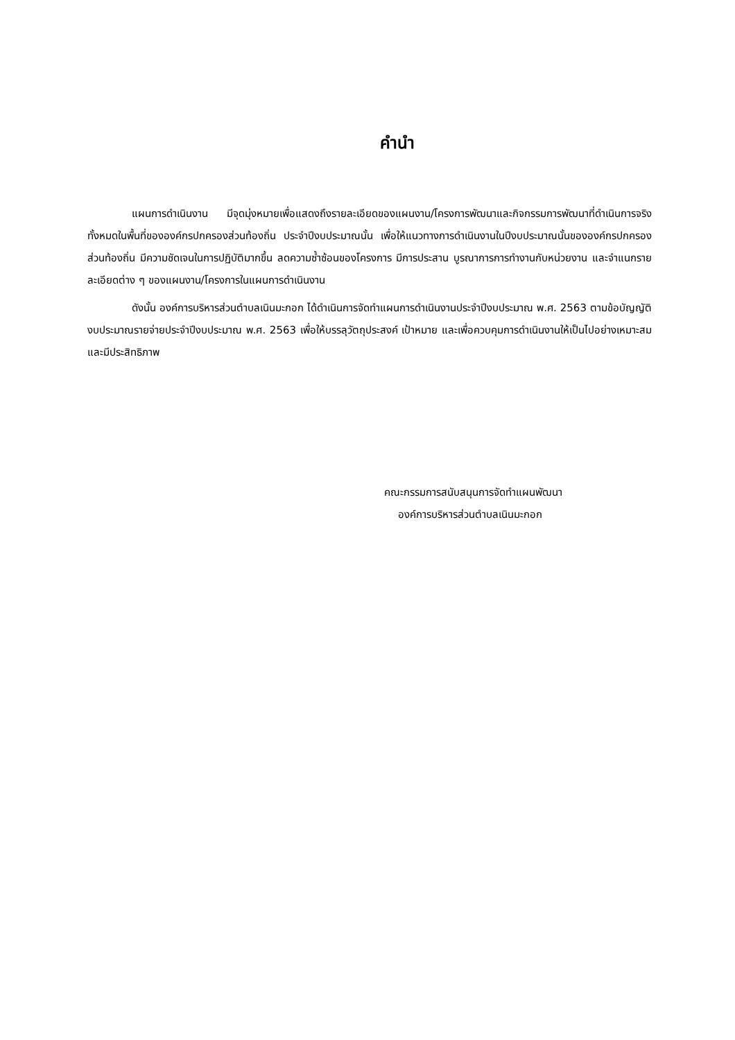คำนำ
แผนการดำเนินงาน มีจุดมุ่งหมายเพื่อแสดงถึงรายละเอียดของแผนงาน/โครงการพัฒนาและกิจกรรมการพัฒนาที่ดำเนินการจริงทั้งหมดในพื้นที่ขององค์กรปกครองส่วนท้องถิ่น ประจำปีงบประมาณนั้น เพื่อให้แนวทางการดำเนินงานในปีงบประมาณนั้นขององค์กรปกครองส่วนท้องถิ่น มีความชัดเจนในการปฏิบัติมากขึ้น ลดความซ้ำซ้อนของโครงการ มีการประสาน บูรณาการการทำงานกับหน่วยงาน และจำแนกรายละเอียดต่าง ๆ ของแผนงาน/โครงการในแผนการดำเนินงาน
ดังนั้น องค์การบริหารส่วนตำบลเนินมะกอก ได้ดำเนินการจัดทำแผนการดำเนินงานประจำปีงบประมาณ พ.ศ. 2563 ตามข้อบัญญัติงบประมาณรายจ่ายประจำปีงบประมาณ พ.ศ. 2563 เพื่อให้บรรลุวัตถุประสงค์ เป้าหมาย และเพื่อควบคุมการดำเนินงานให้เป็นไปอย่างเหมาะสม และมีประสิทธิภาพ
คณะกรรมการสนับสนุนการจัดทำแผนพัฒนา
องค์การบริหารส่วนตำบลเนินมะกอก